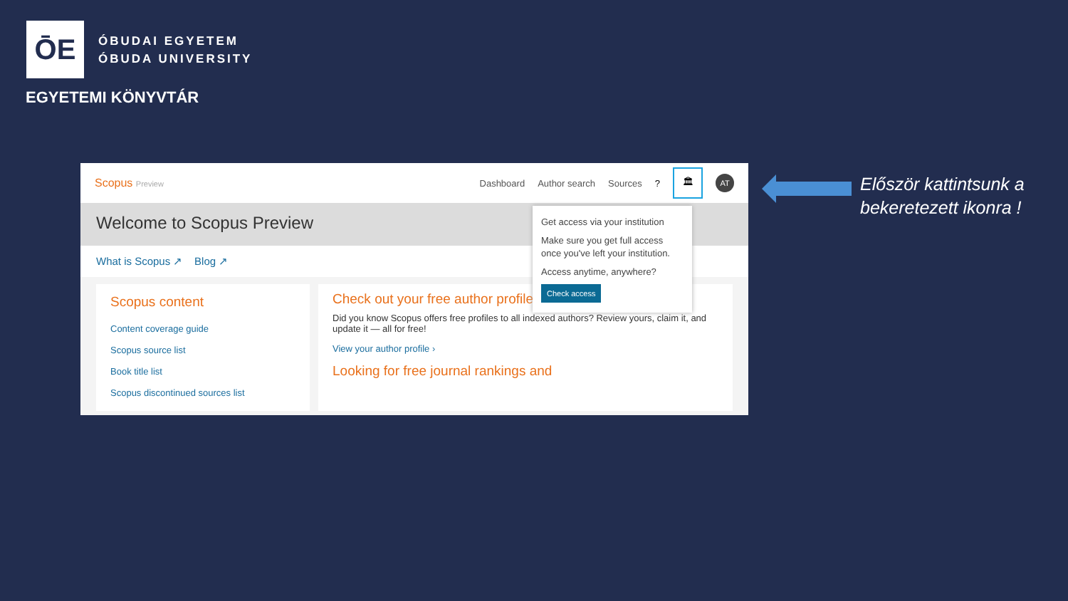ŌE
ÓBUDAI EGYETEM
ÓBUDA UNIVERSITY
EGYETEMI KÖNYVTÁR
Scopus Preview
Dashboard Author search Sources?
🏛
AT
Welcome to Scopus Preview
What is Scopus ↗ Blog ↗
Scopus content
Content coverage guide
Scopus source list
Book title list
Scopus discontinued sources list
Check out your free author profile
Did you know Scopus offers free profiles to all indexed authors? Review yours, claim it, and update it — all for free!
View your author profile ›
Looking for free journal rankings and
Get access via your institution
Make sure you get full access once you've left your institution.
Access anytime, anywhere?
Check access
Először kattintsunk a
bekeretezett ikonra !